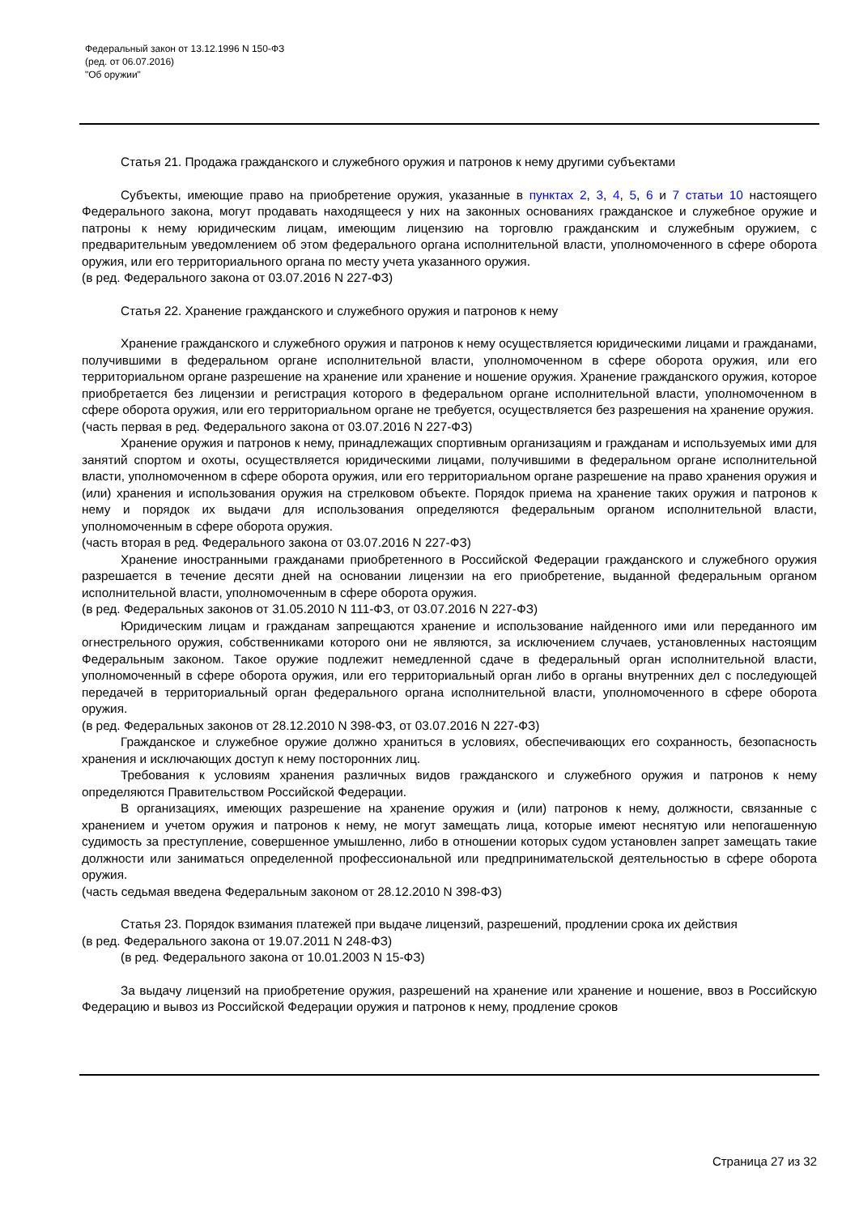Федеральный закон от 13.12.1996 N 150-ФЗ
(ред. от 06.07.2016)
"Об оружии"
Статья 21. Продажа гражданского и служебного оружия и патронов к нему другими субъектами
Субъекты, имеющие право на приобретение оружия, указанные в пунктах 2, 3, 4, 5, 6 и 7 статьи 10 настоящего Федерального закона, могут продавать находящееся у них на законных основаниях гражданское и служебное оружие и патроны к нему юридическим лицам, имеющим лицензию на торговлю гражданским и служебным оружием, с предварительным уведомлением об этом федерального органа исполнительной власти, уполномоченного в сфере оборота оружия, или его территориального органа по месту учета указанного оружия.
(в ред. Федерального закона от 03.07.2016 N 227-ФЗ)
Статья 22. Хранение гражданского и служебного оружия и патронов к нему
Хранение гражданского и служебного оружия и патронов к нему осуществляется юридическими лицами и гражданами, получившими в федеральном органе исполнительной власти, уполномоченном в сфере оборота оружия, или его территориальном органе разрешение на хранение или хранение и ношение оружия. Хранение гражданского оружия, которое приобретается без лицензии и регистрация которого в федеральном органе исполнительной власти, уполномоченном в сфере оборота оружия, или его территориальном органе не требуется, осуществляется без разрешения на хранение оружия.
(часть первая в ред. Федерального закона от 03.07.2016 N 227-ФЗ)
Хранение оружия и патронов к нему, принадлежащих спортивным организациям и гражданам и используемых ими для занятий спортом и охоты, осуществляется юридическими лицами, получившими в федеральном органе исполнительной власти, уполномоченном в сфере оборота оружия, или его территориальном органе разрешение на право хранения оружия и (или) хранения и использования оружия на стрелковом объекте. Порядок приема на хранение таких оружия и патронов к нему и порядок их выдачи для использования определяются федеральным органом исполнительной власти, уполномоченным в сфере оборота оружия.
(часть вторая в ред. Федерального закона от 03.07.2016 N 227-ФЗ)
Хранение иностранными гражданами приобретенного в Российской Федерации гражданского и служебного оружия разрешается в течение десяти дней на основании лицензии на его приобретение, выданной федеральным органом исполнительной власти, уполномоченным в сфере оборота оружия.
(в ред. Федеральных законов от 31.05.2010 N 111-ФЗ, от 03.07.2016 N 227-ФЗ)
Юридическим лицам и гражданам запрещаются хранение и использование найденного ими или переданного им огнестрельного оружия, собственниками которого они не являются, за исключением случаев, установленных настоящим Федеральным законом. Такое оружие подлежит немедленной сдаче в федеральный орган исполнительной власти, уполномоченный в сфере оборота оружия, или его территориальный орган либо в органы внутренних дел с последующей передачей в территориальный орган федерального органа исполнительной власти, уполномоченного в сфере оборота оружия.
(в ред. Федеральных законов от 28.12.2010 N 398-ФЗ, от 03.07.2016 N 227-ФЗ)
Гражданское и служебное оружие должно храниться в условиях, обеспечивающих его сохранность, безопасность хранения и исключающих доступ к нему посторонних лиц.
Требования к условиям хранения различных видов гражданского и служебного оружия и патронов к нему определяются Правительством Российской Федерации.
В организациях, имеющих разрешение на хранение оружия и (или) патронов к нему, должности, связанные с хранением и учетом оружия и патронов к нему, не могут замещать лица, которые имеют неснятую или непогашенную судимость за преступление, совершенное умышленно, либо в отношении которых судом установлен запрет замещать такие должности или заниматься определенной профессиональной или предпринимательской деятельностью в сфере оборота оружия.
(часть седьмая введена Федеральным законом от 28.12.2010 N 398-ФЗ)
Статья 23. Порядок взимания платежей при выдаче лицензий, разрешений, продлении срока их действия
(в ред. Федерального закона от 19.07.2011 N 248-ФЗ)
(в ред. Федерального закона от 10.01.2003 N 15-ФЗ)
За выдачу лицензий на приобретение оружия, разрешений на хранение или хранение и ношение, ввоз в Российскую Федерацию и вывоз из Российской Федерации оружия и патронов к нему, продление сроков
Страница 27 из 32